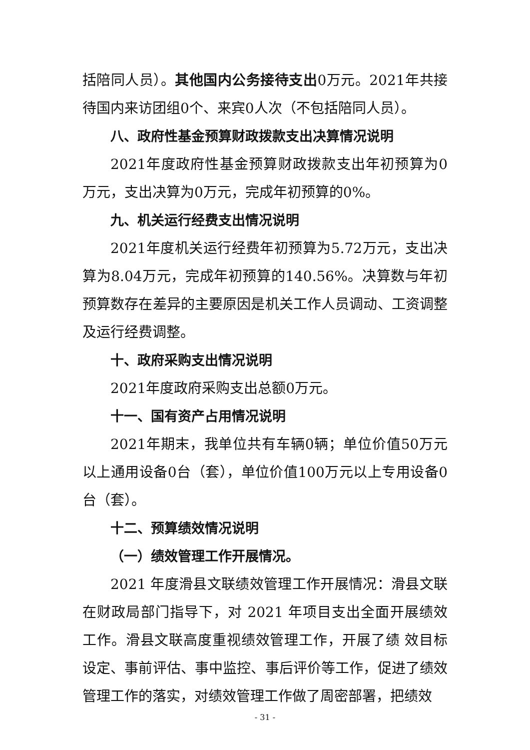括陪同人员）。其他国内公务接待支出0万元。2021年共接待国内来访团组0个、来宾0人次（不包括陪同人员）。
八、政府性基金预算财政拨款支出决算情况说明
2021年度政府性基金预算财政拨款支出年初预算为0万元，支出决算为0万元，完成年初预算的0%。
九、机关运行经费支出情况说明
2021年度机关运行经费年初预算为5.72万元，支出决算为8.04万元，完成年初预算的140.56%。决算数与年初预算数存在差异的主要原因是机关工作人员调动、工资调整及运行经费调整。
十、政府采购支出情况说明
2021年度政府采购支出总额0万元。
十一、国有资产占用情况说明
2021年期末，我单位共有车辆0辆；单位价值50万元以上通用设备0台（套），单位价值100万元以上专用设备0台（套）。
十二、预算绩效情况说明
（一）绩效管理工作开展情况。
2021 年度滑县文联绩效管理工作开展情况：滑县文联在财政局部门指导下，对 2021 年项目支出全面开展绩效工作。滑县文联高度重视绩效管理工作，开展了绩 效目标设定、事前评估、事中监控、事后评价等工作，促进了绩效管理工作的落实，对绩效管理工作做了周密部署，把绩效
- 31 -